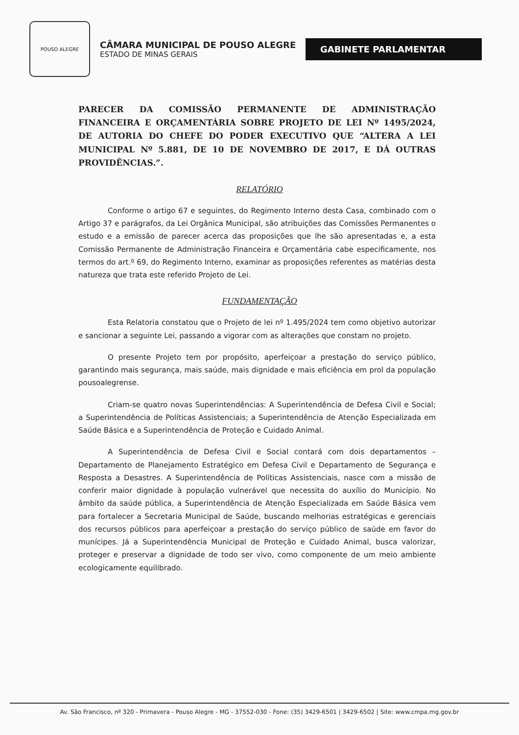POUSO ALEGRE
CÂMARA MUNICIPAL DE POUSO ALEGRE
ESTADO DE MINAS GERAIS
GABINETE PARLAMENTAR
PARECER DA COMISSÃO PERMANENTE DE ADMINISTRAÇÃO FINANCEIRA E ORÇAMENTÁRIA SOBRE PROJETO DE LEI Nº 1495/2024, DE AUTORIA DO CHEFE DO PODER EXECUTIVO QUE “ALTERA A LEI MUNICIPAL Nº 5.881, DE 10 DE NOVEMBRO DE 2017, E DÁ OUTRAS PROVIDÊNCIAS.”.
RELATÓRIO
Conforme o artigo 67 e seguintes, do Regimento Interno desta Casa, combinado com o Artigo 37 e parágrafos, da Lei Orgânica Municipal, são atribuições das Comissões Permanentes o estudo e a emissão de parecer acerca das proposições que lhe são apresentadas e, a esta Comissão Permanente de Administração Financeira e Orçamentária cabe especificamente, nos termos do art.º 69, do Regimento Interno, examinar as proposições referentes as matérias desta natureza que trata este referido Projeto de Lei.
FUNDAMENTAÇÃO
Esta Relatoria constatou que o Projeto de lei nº 1.495/2024 tem como objetivo autorizar e sancionar a seguinte Lei, passando a vigorar com as alterações que constam no projeto.
O presente Projeto tem por propósito, aperfeiçoar a prestação do serviço público, garantindo mais segurança, mais saúde, mais dignidade e mais eficiência em prol da população pousoalegrense.
Criam-se quatro novas Superintendências: A Superintendência de Defesa Civil e Social; a Superintendência de Políticas Assistenciais; a Superintendência de Atenção Especializada em Saúde Básica e a Superintendência de Proteção e Cuidado Animal.
A Superintendência de Defesa Civil e Social contará com dois departamentos – Departamento de Planejamento Estratégico em Defesa Civil e Departamento de Segurança e Resposta a Desastres. A Superintendência de Políticas Assistenciais, nasce com a missão de conferir maior dignidade à população vulnerável que necessita do auxílio do Município. No âmbito da saúde pública, a Superintendência de Atenção Especializada em Saúde Básica vem para fortalecer a Secretaria Municipal de Saúde, buscando melhorias estratégicas e gerenciais dos recursos públicos para aperfeiçoar a prestação do serviço público de saúde em favor do munícipes. Já a Superintendência Municipal de Proteção e Cuidado Animal, busca valorizar, proteger e preservar a dignidade de todo ser vivo, como componente de um meio ambiente ecologicamente equilibrado.
Av. São Francisco, nº 320 - Primavera - Pouso Alegre - MG - 37552-030 - Fone: (35) 3429-6501 | 3429-6502 | Site: www.cmpa.mg.gov.br